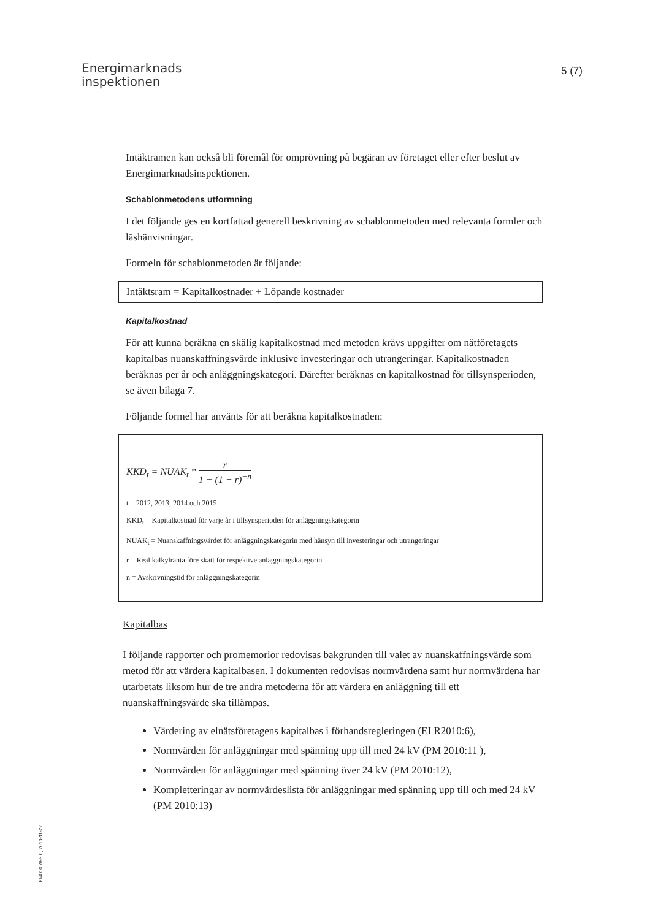Energimarknads
inspektionen
5 (7)
Intäktramen kan också bli föremål för omprövning på begäran av företaget eller efter beslut av Energimarknadsinspektionen.
Schablonmetodens utformning
I det följande ges en kortfattad generell beskrivning av schablonmetoden med relevanta formler och läshänvisningar.
Formeln för schablonmetoden är följande:
Intäktsram = Kapitalkostnader + Löpande kostnader
Kapitalkostnad
För att kunna beräkna en skälig kapitalkostnad med metoden krävs uppgifter om nätföretagets kapitalbas nuanskaffningsvärde inklusive investeringar och utrangeringar. Kapitalkostnaden beräknas per år och anläggningskategori. Därefter beräknas en kapitalkostnad för tillsynsperioden, se även bilaga 7.
Följande formel har använts för att beräkna kapitalkostnaden:
KKD<sub>t</sub> = NUAK<sub>t</sub> * r 1 − (1 + r)<sup>−n</sup>
t = 2012, 2013, 2014 och 2015
KKD<sub>t</sub> = Kapitalkostnad för varje år i tillsynsperioden för anläggningskategorin
NUAK<sub>t</sub> = Nuanskaffningsvärdet för anläggningskategorin med hänsyn till investeringar och utrangeringar
r = Real kalkylränta före skatt för respektive anläggningskategorin
n = Avskrivningstid för anläggningskategorin
Kapitalbas
I följande rapporter och promemorior redovisas bakgrunden till valet av nuanskaffningsvärde som metod för att värdera kapitalbasen. I dokumenten redovisas normvärdena samt hur normvärdena har utarbetats liksom hur de tre andra metoderna för att värdera en anläggning till ett nuanskaffningsvärde ska tillämpas.
Värdering av elnätsföretagens kapitalbas i förhandsregleringen (EI R2010:6),
Normvärden för anläggningar med spänning upp till med 24 kV (PM 2010:11 ),
Normvärden för anläggningar med spänning över 24 kV (PM 2010:12),
Kompletteringar av normvärdeslista för anläggningar med spänning upp till och med 24 kV (PM 2010:13)
EI4000 W-3.0, 2010-11-22